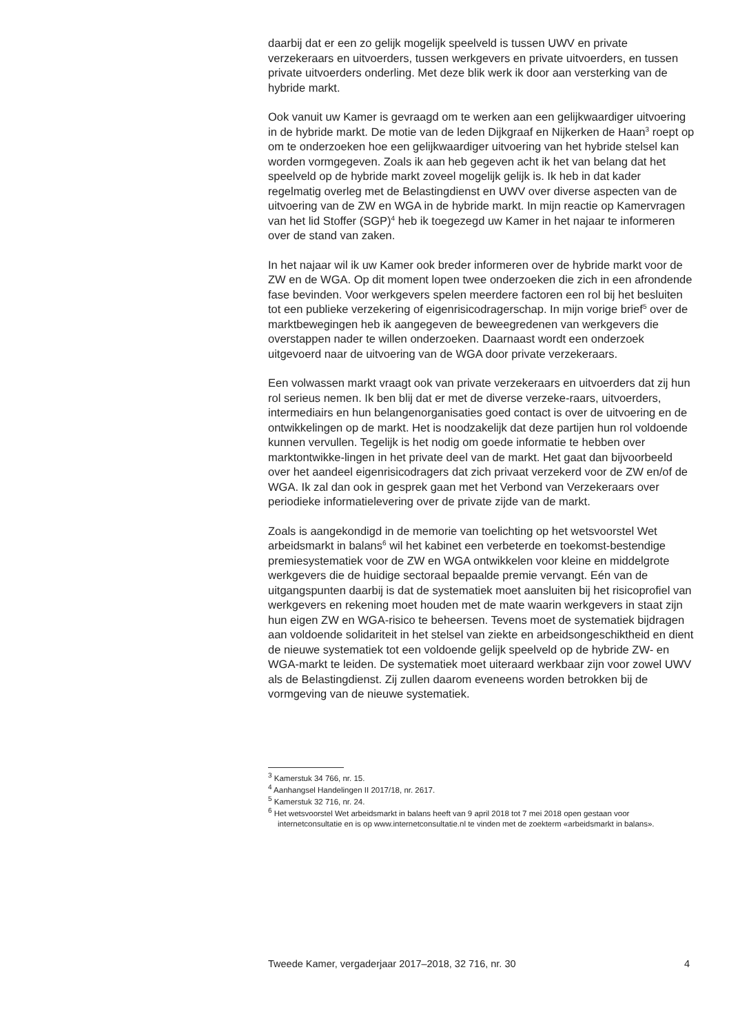daarbij dat er een zo gelijk mogelijk speelveld is tussen UWV en private verzekeraars en uitvoerders, tussen werkgevers en private uitvoerders, en tussen private uitvoerders onderling. Met deze blik werk ik door aan versterking van de hybride markt.
Ook vanuit uw Kamer is gevraagd om te werken aan een gelijkwaardiger uitvoering in de hybride markt. De motie van de leden Dijkgraaf en Nijkerken de Haan<sup>3</sup> roept op om te onderzoeken hoe een gelijkwaardiger uitvoering van het hybride stelsel kan worden vormgegeven. Zoals ik aan heb gegeven acht ik het van belang dat het speelveld op de hybride markt zoveel mogelijk gelijk is. Ik heb in dat kader regelmatig overleg met de Belastingdienst en UWV over diverse aspecten van de uitvoering van de ZW en WGA in de hybride markt. In mijn reactie op Kamervragen van het lid Stoffer (SGP)<sup>4</sup> heb ik toegezegd uw Kamer in het najaar te informeren over de stand van zaken.
In het najaar wil ik uw Kamer ook breder informeren over de hybride markt voor de ZW en de WGA. Op dit moment lopen twee onderzoeken die zich in een afrondende fase bevinden. Voor werkgevers spelen meerdere factoren een rol bij het besluiten tot een publieke verzekering of eigenrisicodragerschap. In mijn vorige brief<sup>5</sup> over de marktbewegingen heb ik aangegeven de beweegredenen van werkgevers die overstappen nader te willen onderzoeken. Daarnaast wordt een onderzoek uitgevoerd naar de uitvoering van de WGA door private verzekeraars.
Een volwassen markt vraagt ook van private verzekeraars en uitvoerders dat zij hun rol serieus nemen. Ik ben blij dat er met de diverse verzeke-raars, uitvoerders, intermediairs en hun belangenorganisaties goed contact is over de uitvoering en de ontwikkelingen op de markt. Het is noodzakelijk dat deze partijen hun rol voldoende kunnen vervullen. Tegelijk is het nodig om goede informatie te hebben over marktontwikke-lingen in het private deel van de markt. Het gaat dan bijvoorbeeld over het aandeel eigenrisicodragers dat zich privaat verzekerd voor de ZW en/of de WGA. Ik zal dan ook in gesprek gaan met het Verbond van Verzekeraars over periodieke informatielevering over de private zijde van de markt.
Zoals is aangekondigd in de memorie van toelichting op het wetsvoorstel Wet arbeidsmarkt in balans<sup>6</sup> wil het kabinet een verbeterde en toekomst-bestendige premiesystematiek voor de ZW en WGA ontwikkelen voor kleine en middelgrote werkgevers die de huidige sectoraal bepaalde premie vervangt. Eén van de uitgangspunten daarbij is dat de systematiek moet aansluiten bij het risicoprofiel van werkgevers en rekening moet houden met de mate waarin werkgevers in staat zijn hun eigen ZW en WGA-risico te beheersen. Tevens moet de systematiek bijdragen aan voldoende solidariteit in het stelsel van ziekte en arbeidsongeschiktheid en dient de nieuwe systematiek tot een voldoende gelijk speelveld op de hybride ZW- en WGA-markt te leiden. De systematiek moet uiteraard werkbaar zijn voor zowel UWV als de Belastingdienst. Zij zullen daarom eveneens worden betrokken bij de vormgeving van de nieuwe systematiek.
<sup>3</sup> Kamerstuk 34 766, nr. 15.
<sup>4</sup> Aanhangsel Handelingen II 2017/18, nr. 2617.
<sup>5</sup> Kamerstuk 32 716, nr. 24.
<sup>6</sup> Het wetsvoorstel Wet arbeidsmarkt in balans heeft van 9 april 2018 tot 7 mei 2018 open gestaan voor internetconsultatie en is op www.internetconsultatie.nl te vinden met de zoekterm «arbeidsmarkt in balans».
Tweede Kamer, vergaderjaar 2017–2018, 32 716, nr. 30 4